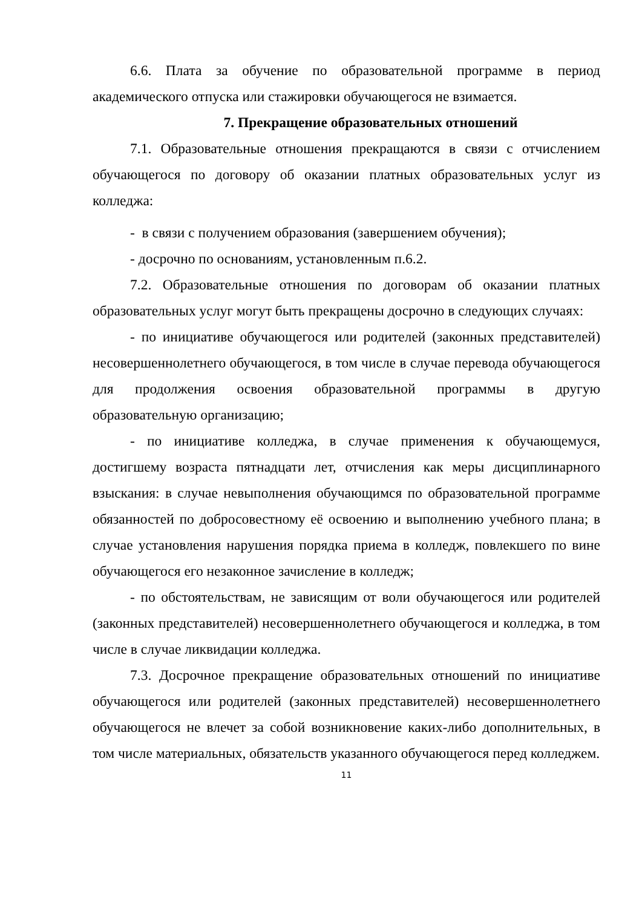6.6. Плата за обучение по образовательной программе в период академического отпуска или стажировки обучающегося не взимается.
7. Прекращение образовательных отношений
7.1. Образовательные отношения прекращаются в связи с отчислением обучающегося по договору об оказании платных образовательных услуг из колледжа:
- в связи с получением образования (завершением обучения);
- досрочно по основаниям, установленным п.6.2.
7.2. Образовательные отношения по договорам об оказании платных образовательных услуг могут быть прекращены досрочно в следующих случаях:
- по инициативе обучающегося или родителей (законных представителей) несовершеннолетнего обучающегося, в том числе в случае перевода обучающегося для продолжения освоения образовательной программы в другую образовательную организацию;
- по инициативе колледжа, в случае применения к обучающемуся, достигшему возраста пятнадцати лет, отчисления как меры дисциплинарного взыскания: в случае невыполнения обучающимся по образовательной программе обязанностей по добросовестному её освоению и выполнению учебного плана; в случае установления нарушения порядка приема в колледж, повлекшего по вине обучающегося его незаконное зачисление в колледж;
- по обстоятельствам, не зависящим от воли обучающегося или родителей (законных представителей) несовершеннолетнего обучающегося и колледжа, в том числе в случае ликвидации колледжа.
7.3. Досрочное прекращение образовательных отношений по инициативе обучающегося или родителей (законных представителей) несовершеннолетнего обучающегося не влечет за собой возникновение каких-либо дополнительных, в том числе материальных, обязательств указанного обучающегося перед колледжем.
11